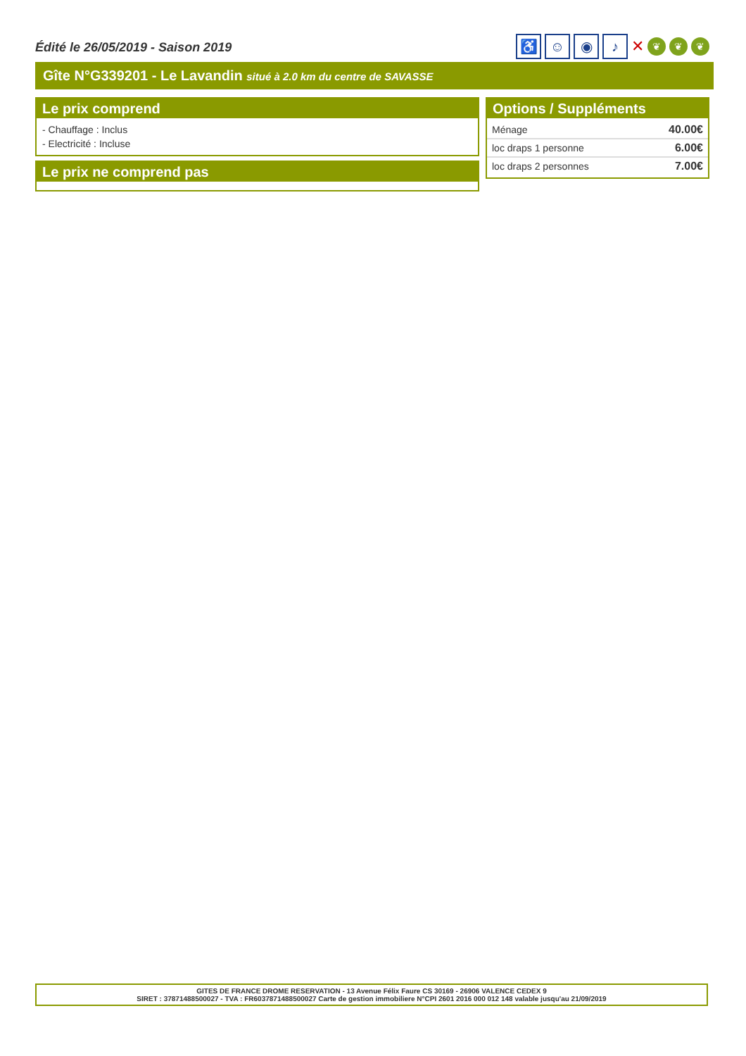Édité le 26/05/2019 - Saison 2019
♿ ☺ ◉ ♪
✕
❦ ❦ ❦
Gîte N°G339201 - Le Lavandin situé à 2.0 km du centre de SAVASSE
Le prix comprend
- Chauffage : Inclus
- Electricité : Incluse
Le prix ne comprend pas
Options / Suppléments
| Ménage | 40.00€ |
| loc draps 1 personne | 6.00€ |
| loc draps 2 personnes | 7.00€ |
GITES DE FRANCE DROME RESERVATION - 13 Avenue Félix Faure CS 30169 - 26906 VALENCE CEDEX 9
SIRET : 37871488500027 - TVA : FR6037871488500027 Carte de gestion immobiliere N°CPI 2601 2016 000 012 148 valable jusqu'au 21/09/2019